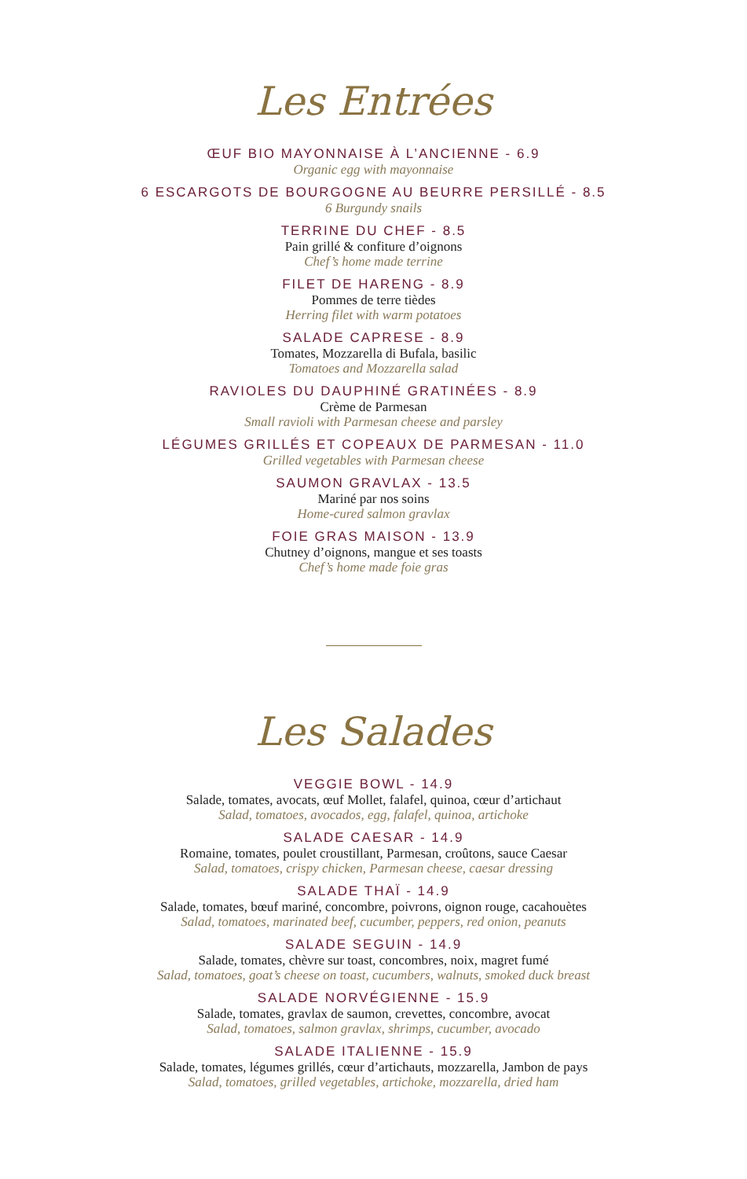Les Entrées
ŒUF BIO MAYONNAISE À L’ANCIENNE - 6.9
Organic egg with mayonnaise
6 ESCARGOTS DE BOURGOGNE AU BEURRE PERSILLÉ - 8.5
6 Burgundy snails
TERRINE DU CHEF - 8.5
Pain grillé & confiture d’oignons
Chef’s home made terrine
FILET DE HARENG - 8.9
Pommes de terre tièdes
Herring filet with warm potatoes
SALADE CAPRESE - 8.9
Tomates, Mozzarella di Bufala, basilic
Tomatoes and Mozzarella salad
RAVIOLES DU DAUPHINÉ GRATINÉES - 8.9
Crème de Parmesan
Small ravioli with Parmesan cheese and parsley
LÉGUMES GRILLÉS ET COPEAUX DE PARMESAN - 11.0
Grilled vegetables with Parmesan cheese
SAUMON GRAVLAX - 13.5
Mariné par nos soins
Home-cured salmon gravlax
FOIE GRAS MAISON - 13.9
Chutney d’oignons, mangue et ses toasts
Chef’s home made foie gras
Les Salades
VEGGIE BOWL - 14.9
Salade, tomates, avocats, œuf Mollet, falafel, quinoa, cœur d’artichaut
Salad, tomatoes, avocados, egg, falafel, quinoa, artichoke
SALADE CAESAR - 14.9
Romaine, tomates, poulet croustillant, Parmesan, croûtons, sauce Caesar
Salad, tomatoes, crispy chicken, Parmesan cheese, caesar dressing
SALADE THAÏ - 14.9
Salade, tomates, bœuf mariné, concombre, poivrons, oignon rouge, cacahouètes
Salad, tomatoes, marinated beef, cucumber, peppers, red onion, peanuts
SALADE SEGUIN - 14.9
Salade, tomates, chèvre sur toast, concombres, noix, magret fumé
Salad, tomatoes, goat’s cheese on toast, cucumbers, walnuts, smoked duck breast
SALADE NORVÉGIENNE - 15.9
Salade, tomates, gravlax de saumon, crevettes, concombre, avocat
Salad, tomatoes, salmon gravlax, shrimps, cucumber, avocado
SALADE ITALIENNE - 15.9
Salade, tomates, légumes grillés, cœur d’artichauts, mozzarella, Jambon de pays
Salad, tomatoes, grilled vegetables, artichoke, mozzarella, dried ham